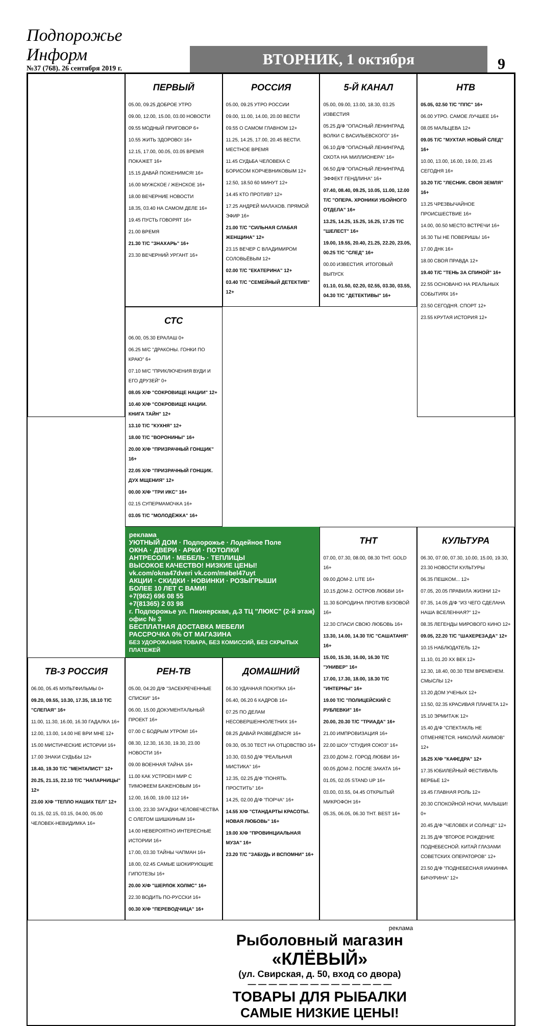Подпорожье Информ
№37 (768). 26 сентября 2019 г.
ВТОРНИК, 1 октября
9
ПЕРВЫЙ
05.00, 09.25 ДОБРОЕ УТРО
09.00, 12.00, 15.00, 03.00 НОВОСТИ
09.55 МОДНЫЙ ПРИГОВОР 6+
10.55 ЖИТЬ ЗДОРОВО! 16+
12.15, 17.00, 00.05, 03.05 ВРЕМЯ ПОКАЖЕТ 16+
15.15 ДАВАЙ ПОЖЕНИМСЯ! 16+
16.00 МУЖСКОЕ / ЖЕНСКОЕ 16+
18.00 ВЕЧЕРНИЕ НОВОСТИ
18.35, 03.40 НА САМОМ ДЕЛЕ 16+
19.45 ПУСТЬ ГОВОРЯТ 16+
21.00 ВРЕМЯ
21.30 Т/С "ЗНАХАРЬ" 16+
23.30 ВЕЧЕРНИЙ УРГАНТ 16+
РОССИЯ
05.00, 09.25 УТРО РОССИИ
09.00, 11.00, 14.00, 20.00 ВЕСТИ
09.55 О САМОМ ГЛАВНОМ 12+
11.25, 14.25, 17.00, 20.45 ВЕСТИ. МЕСТНОЕ ВРЕМЯ
11.45 СУДЬБА ЧЕЛОВЕКА С БОРИСОМ КОРЧЕВНИКОВЫМ 12+
12.50, 18.50 60 МИНУТ 12+
14.45 КТО ПРОТИВ? 12+
17.25 АНДРЕЙ МАЛАХОВ. ПРЯМОЙ ЭФИР 16+
21.00 Т/С "СИЛЬНАЯ СЛАБАЯ ЖЕНЩИНА" 12+
23.15 ВЕЧЕР С ВЛАДИМИРОМ СОЛОВЬЁВЫМ 12+
02.00 Т/С "ЕКАТЕРИНА" 12+
03.40 Т/С "СЕМЕЙНЫЙ ДЕТЕКТИВ" 12+
5-Й КАНАЛ
05.00, 09.00, 13.00, 18.30, 03.25 ИЗВЕСТИЯ
05.25 Д/Ф "ОПАСНЫЙ ЛЕНИНГРАД. ВОЛКИ С ВАСИЛЬЕВСКОГО" 16+
06.10 Д/Ф "ОПАСНЫЙ ЛЕНИНГРАД. ОХОТА НА МИЛЛИОНЕРА" 16+
06.50 Д/Ф "ОПАСНЫЙ ЛЕНИНГРАД. ЭФФЕКТ ГЕНДЛИНА" 16+
07.40, 08.40, 09.25, 10.05, 11.00, 12.00 Т/С "ОПЕРА. ХРОНИКИ УБОЙНОГО ОТДЕЛА" 16+
13.25, 14.25, 15.25, 16.25, 17.25 Т/С "ШЕЛЕСТ" 16+
19.00, 19.55, 20.40, 21.25, 22.20, 23.05, 00.25 Т/С "СЛЕД" 16+
00.00 ИЗВЕСТИЯ. ИТОГОВЫЙ ВЫПУСК
01.10, 01.50, 02.20, 02.55, 03.30, 03.55, 04.30 Т/С "ДЕТЕКТИВЫ" 16+
НТВ
05.05, 02.50 Т/С "ППС" 16+
06.00 УТРО. САМОЕ ЛУЧШЕЕ 16+
08.05 МАЛЬЦЕВА 12+
09.05 Т/С "МУХТАР. НОВЫЙ СЛЕД" 16+
10.00, 13.00, 16.00, 19.00, 23.45 СЕГОДНЯ 16+
10.20 Т/С "ЛЕСНИК. СВОЯ ЗЕМЛЯ" 16+
13.25 ЧРЕЗВЫЧАЙНОЕ ПРОИСШЕСТВИЕ 16+
14.00, 00.50 МЕСТО ВСТРЕЧИ 16+
16.30 ТЫ НЕ ПОВЕРИШЬ! 16+
17.00 ДНК 16+
18.00 СВОЯ ПРАВДА 12+
19.40 Т/С "ТЕНЬ ЗА СПИНОЙ" 16+
22.55 ОСНОВАНО НА РЕАЛЬНЫХ СОБЫТИЯХ 16+
23.50 СЕГОДНЯ. СПОРТ 12+
23.55 КРУТАЯ ИСТОРИЯ 12+
СТС
06.00, 05.30 ЕРАЛАШ 0+
06.25 М/С "ДРАКОНЫ. ГОНКИ ПО КРАЮ" 6+
07.10 М/С "ПРИКЛЮЧЕНИЯ ВУДИ И ЕГО ДРУЗЕЙ" 0+
08.05 Х/Ф "СОКРОВИЩЕ НАЦИИ" 12+
10.40 Х/Ф "СОКРОВИЩЕ НАЦИИ. КНИГА ТАЙН" 12+
13.10 Т/С "КУХНЯ" 12+
18.00 Т/С "ВОРОНИНЫ" 16+
20.00 Х/Ф "ПРИЗРАЧНЫЙ ГОНЩИК" 16+
22.05 Х/Ф "ПРИЗРАЧНЫЙ ГОНЩИК. ДУХ МЩЕНИЯ" 12+
00.00 Х/Ф "ТРИ ИКС" 16+
02.15 СУПЕРМАМОЧКА 16+
03.05 Т/С "МОЛОДЁЖКА" 16+
реклама
УЮТНЫЙ ДОМ · Подпорожье · Лодейное Поле
ОКНА · ДВЕРИ · АРКИ · ПОТОЛКИ
АНТРЕСОЛИ · МЕБЕЛЬ · ТЕПЛИЦЫ
ВЫСОКОЕ КАЧЕСТВО! НИЗКИЕ ЦЕНЫ!
vk.com/okna47dveri vk.com/mebel47uyt
АКЦИИ · СКИДКИ · НОВИНКИ · РОЗЫГРЫШИ
БОЛЕЕ 10 ЛЕТ С ВАМИ!
+7(962) 696 08 55
+7(81365) 2 03 98
г. Подпорожье ул. Пионерская, д.3 ТЦ "ЛЮКС" (2-й этаж) офис № 3
БЕСПЛАТНАЯ ДОСТАВКА МЕБЕЛИ
РАССРОЧКА 0% ОТ МАГАЗИНА
БЕЗ УДОРОЖАНИЯ ТОВАРА, БЕЗ КОМИССИЙ, БЕЗ СКРЫТЫХ ПЛАТЕЖЕЙ
ТНТ
07.00, 07.30, 08.00, 08.30 ТНТ. GOLD 16+
09.00 ДОМ-2. LITE 16+
10.15 ДОМ-2. ОСТРОВ ЛЮБВИ 16+
11.30 БОРОДИНА ПРОТИВ БУЗОВОЙ 16+
12.30 СПАСИ СВОЮ ЛЮБОВЬ 16+
13.30, 14.00, 14.30 Т/С "САШАТАНЯ" 16+
15.00, 15.30, 16.00, 16.30 Т/С "УНИВЕР" 16+
17.00, 17.30, 18.00, 18.30 Т/С "ИНТЕРНЫ" 16+
19.00 Т/С "ПОЛИЦЕЙСКИЙ С РУБЛЕВКИ" 16+
20.00, 20.30 Т/С "ТРИАДА" 16+
21.00 ИМПРОВИЗАЦИЯ 16+
22.00 ШОУ "СТУДИЯ СОЮЗ" 16+
23.00 ДОМ-2. ГОРОД ЛЮБВИ 16+
00.05 ДОМ-2. ПОСЛЕ ЗАКАТА 16+
01.05, 02.05 STAND UP 16+
03.00, 03.55, 04.45 ОТКРЫТЫЙ МИКРОФОН 16+
05.35, 06.05, 06.30 ТНТ. BEST 16+
КУЛЬТУРА
06.30, 07.00, 07.30, 10.00, 15.00, 19.30, 23.30 НОВОСТИ КУЛЬТУРЫ
06.35 ПЕШКОМ... 12+
07.05, 20.05 ПРАВИЛА ЖИЗНИ 12+
07.35, 14.05 Д/Ф "ИЗ ЧЕГО СДЕЛАНА НАША ВСЕЛЕННАЯ?" 12+
08.35 ЛЕГЕНДЫ МИРОВОГО КИНО 12+
09.05, 22.20 Т/С "ШАХЕРЕЗАДА" 12+
10.15 НАБЛЮДАТЕЛЬ 12+
11.10, 01.20 XX ВЕК 12+
12.30, 18.40, 00.30 ТЕМ ВРЕМЕНЕМ. СМЫСЛЫ 12+
13.20 ДОМ УЧЕНЫХ 12+
13.50, 02.35 КРАСИВАЯ ПЛАНЕТА 12+
15.10 ЭРМИТАЖ 12+
15.40 Д/Ф "СПЕКТАКЛЬ НЕ ОТМЕНЯЕТСЯ. НИКОЛАЙ АКИМОВ" 12+
16.25 Х/Ф "КАФЕДРА" 12+
17.35 ЮБИЛЕЙНЫЙ ФЕСТИВАЛЬ ВЕРБЬЕ 12+
19.45 ГЛАВНАЯ РОЛЬ 12+
20.30 СПОКОЙНОЙ НОЧИ, МАЛЫШИ! 0+
20.45 Д/Ф "ЧЕЛОВЕК И СОЛНЦЕ" 12+
21.35 Д/Ф "ВТОРОЕ РОЖДЕНИЕ ПОДНЕБЕСНОЙ. КИТАЙ ГЛАЗАМИ СОВЕТСКИХ ОПЕРАТОРОВ" 12+
23.50 Д/Ф "ПОДНЕБЕСНАЯ ИАКИНФА БИЧУРИНА" 12+
ТВ-3 РОССИЯ
06.00, 05.45 МУЛЬТФИЛЬМЫ 0+
09.20, 09.55, 10.30, 17.35, 18.10 Т/С "СЛЕПАЯ" 16+
11.00, 11.30, 16.00, 16.30 ГАДАЛКА 16+
12.00, 13.00, 14.00 НЕ ВРИ МНЕ 12+
15.00 МИСТИЧЕСКИЕ ИСТОРИИ 16+
17.00 ЗНАКИ СУДЬБЫ 12+
18.40, 19.30 Т/С "МЕНТАЛИСТ" 12+
20.25, 21.15, 22.10 Т/С "НАПАРНИЦЫ" 12+
23.00 Х/Ф "ТЕПЛО НАШИХ ТЕЛ" 12+
01.15, 02.15, 03.15, 04.00, 05.00 ЧЕЛОВЕК-НЕВИДИМКА 16+
РЕН-ТВ
05.00, 04.20 Д/Ф "ЗАСЕКРЕЧЕННЫЕ СПИСКИ" 16+
06.00, 15.00 ДОКУМЕНТАЛЬНЫЙ ПРОЕКТ 16+
07.00 С БОДРЫМ УТРОМ! 16+
08.30, 12.30, 16.30, 19.30, 23.00 НОВОСТИ 16+
09.00 ВОЕННАЯ ТАЙНА 16+
11.00 КАК УСТРОЕН МИР С ТИМОФЕЕМ БАЖЕНОВЫМ 16+
12.00, 16.00, 19.00 112 16+
13.00, 23.30 ЗАГАДКИ ЧЕЛОВЕЧЕСТВА С ОЛЕГОМ ШИШКИНЫМ 16+
14.00 НЕВЕРОЯТНО ИНТЕРЕСНЫЕ ИСТОРИИ 16+
17.00, 03.30 ТАЙНЫ ЧАПМАН 16+
18.00, 02.45 САМЫЕ ШОКИРУЮЩИЕ ГИПОТЕЗЫ 16+
20.00 Х/Ф "ШЕРЛОК ХОЛМС" 16+
22.30 ВОДИТЬ ПО-РУССКИ 16+
00.30 Х/Ф "ПЕРЕВОДЧИЦА" 16+
ДОМАШНИЙ
06.30 УДАЧНАЯ ПОКУПКА 16+
06.40, 06.20 6 КАДРОВ 16+
07.25 ПО ДЕЛАМ НЕСОВЕРШЕННОЛЕТНИХ 16+
08.25 ДАВАЙ РАЗВЕДЁМСЯ! 16+
09.30, 05.30 ТЕСТ НА ОТЦОВСТВО 16+
10.30, 03.50 Д/Ф "РЕАЛЬНАЯ МИСТИКА" 16+
12.35, 02.25 Д/Ф "ПОНЯТЬ. ПРОСТИТЬ" 16+
14.25, 02.00 Д/Ф "ПОРЧА" 16+
14.55 Х/Ф "СТАНДАРТЫ КРАСОТЫ. НОВАЯ ЛЮБОВЬ" 16+
19.00 Х/Ф "ПРОВИНЦИАЛЬНАЯ МУЗА" 16+
23.20 Т/С "ЗАБУДЬ И ВСПОМНИ" 16+
реклама
Рыболовный магазин
«КЛЁВЫЙ»
(ул. Свирская, д. 50, вход со двора)
— — — — — — — — — — — — — —
ТОВАРЫ ДЛЯ РЫБАЛКИ
САМЫЕ НИЗКИЕ ЦЕНЫ!